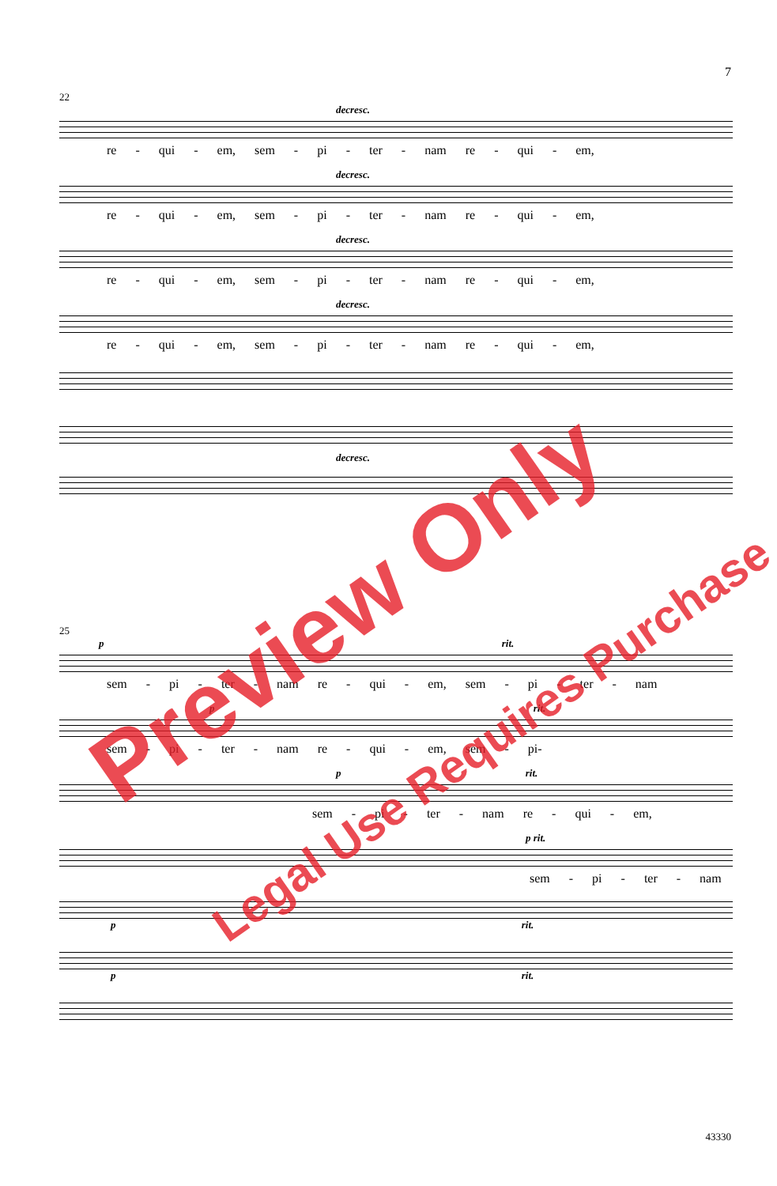7
22
decresc.
re - qui - em, sem - pi - ter - nam re - qui - em,
decresc.
re - qui - em, sem - pi - ter - nam re - qui - em,
decresc.
re - qui - em, sem - pi - ter - nam re - qui - em,
decresc.
re - qui - em, sem - pi - ter - nam re - qui - em,
decresc.
25
p rit.
sem - pi - ter - nam re - qui - em, sem - pi - ter - nam
p rit.
sem - pi - ter - nam re - qui - em, sem - pi-
p rit.
sem - pi - ter - nam re - qui - em,
p rit.
sem - pi - ter - nam
p rit.
p rit.
43330
Preview Only
Legal Use Requires Purchase